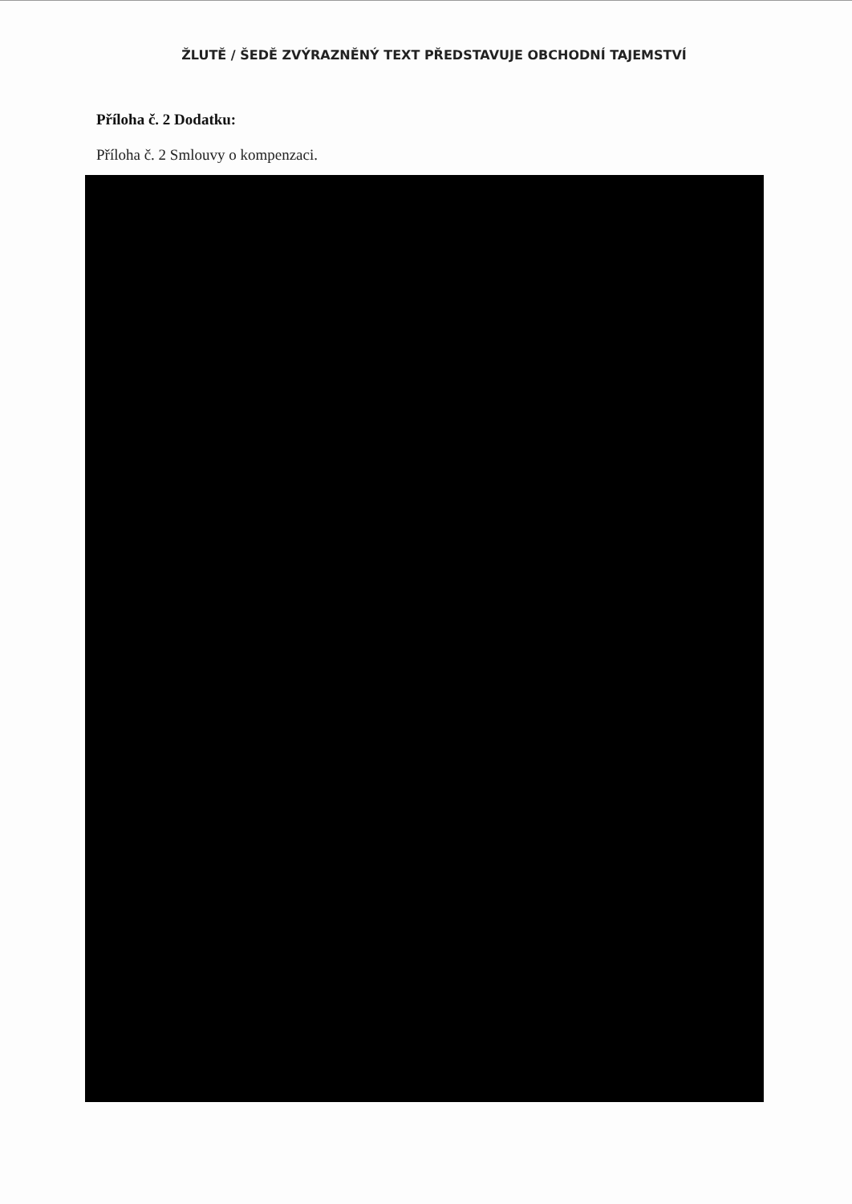ŽLUTĚ / ŠEDĚ ZVÝRAZNĚNÝ TEXT PŘEDSTAVUJE OBCHODNÍ TAJEMSTVÍ
Příloha č. 2 Dodatku:
Příloha č. 2 Smlouvy o kompenzaci.